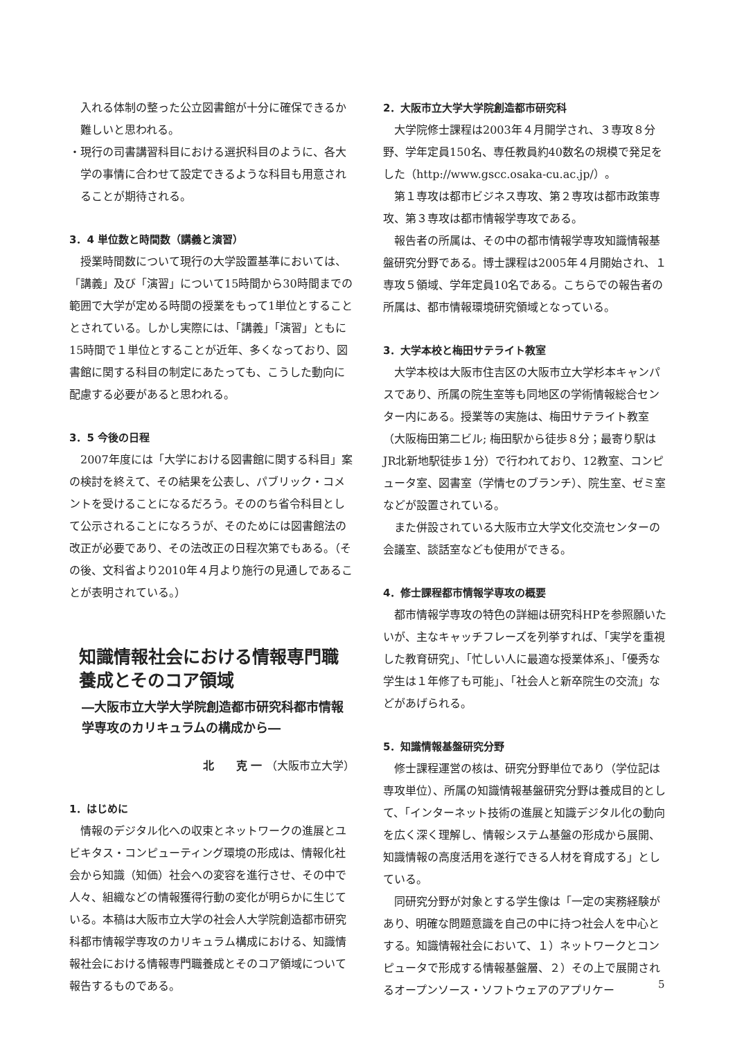入れる体制の整った公立図書館が十分に確保できるか難しいと思われる。
・現行の司書講習科目における選択科目のように、各大学の事情に合わせて設定できるような科目も用意されることが期待される。
3．4 単位数と時間数（講義と演習）
授業時間数について現行の大学設置基準においては、「講義」及び「演習」について15時間から30時間までの範囲で大学が定める時間の授業をもって1単位とすることとされている。しかし実際には、「講義」「演習」ともに15時間で１単位とすることが近年、多くなっており、図書館に関する科目の制定にあたっても、こうした動向に配慮する必要があると思われる。
3．5 今後の日程
2007年度には「大学における図書館に関する科目」案の検討を終えて、その結果を公表し、パブリック・コメントを受けることになるだろう。そののち省令科目として公示されることになろうが、そのためには図書館法の改正が必要であり、その法改正の日程次第でもある。（その後、文科省より2010年４月より施行の見通しであることが表明されている。）
知識情報社会における情報専門職養成とそのコア領域
―大阪市立大学大学院創造都市研究科都市情報学専攻のカリキュラムの構成から―
北　　克 一 （大阪市立大学）
1．はじめに
情報のデジタル化への収束とネットワークの進展とユビキタス・コンピューティング環境の形成は、情報化社会から知識（知価）社会への変容を進行させ、その中で人々、組織などの情報獲得行動の変化が明らかに生じている。本稿は大阪市立大学の社会人大学院創造都市研究科都市情報学専攻のカリキュラム構成における、知識情報社会における情報専門職養成とそのコア領域について報告するものである。
2．大阪市立大学大学院創造都市研究科
大学院修士課程は2003年４月開学され、３専攻８分野、学年定員150名、専任教員約40数名の規模で発足をした（http://www.gscc.osaka-cu.ac.jp/）。
第１専攻は都市ビジネス専攻、第２専攻は都市政策専攻、第３専攻は都市情報学専攻である。
報告者の所属は、その中の都市情報学専攻知識情報基盤研究分野である。博士課程は2005年４月開始され、１専攻５領域、学年定員10名である。こちらでの報告者の所属は、都市情報環境研究領域となっている。
3．大学本校と梅田サテライト教室
大学本校は大阪市住吉区の大阪市立大学杉本キャンパスであり、所属の院生室等も同地区の学術情報総合センター内にある。授業等の実施は、梅田サテライト教室（大阪梅田第二ビル; 梅田駅から徒歩８分；最寄り駅はJR北新地駅徒歩１分）で行われており、12教室、コンピュータ室、図書室（学情セのブランチ）、院生室、ゼミ室などが設置されている。
また併設されている大阪市立大学文化交流センターの会議室、談話室なども使用ができる。
4．修士課程都市情報学専攻の概要
都市情報学専攻の特色の詳細は研究科HPを参照願いたいが、主なキャッチフレーズを列挙すれば、「実学を重視した教育研究」、「忙しい人に最適な授業体系」、「優秀な学生は１年修了も可能」、「社会人と新卒院生の交流」などがあげられる。
5．知識情報基盤研究分野
修士課程運営の核は、研究分野単位であり（学位記は専攻単位）、所属の知識情報基盤研究分野は養成目的として、「インターネット技術の進展と知識デジタル化の動向を広く深く理解し、情報システム基盤の形成から展開、知識情報の高度活用を遂行できる人材を育成する」としている。
同研究分野が対象とする学生像は「一定の実務経験があり、明確な問題意識を自己の中に持つ社会人を中心とする。知識情報社会において、１）ネットワークとコンピュータで形成する情報基盤層、２）その上で展開されるオープンソース・ソフトウェアのアプリケー
5